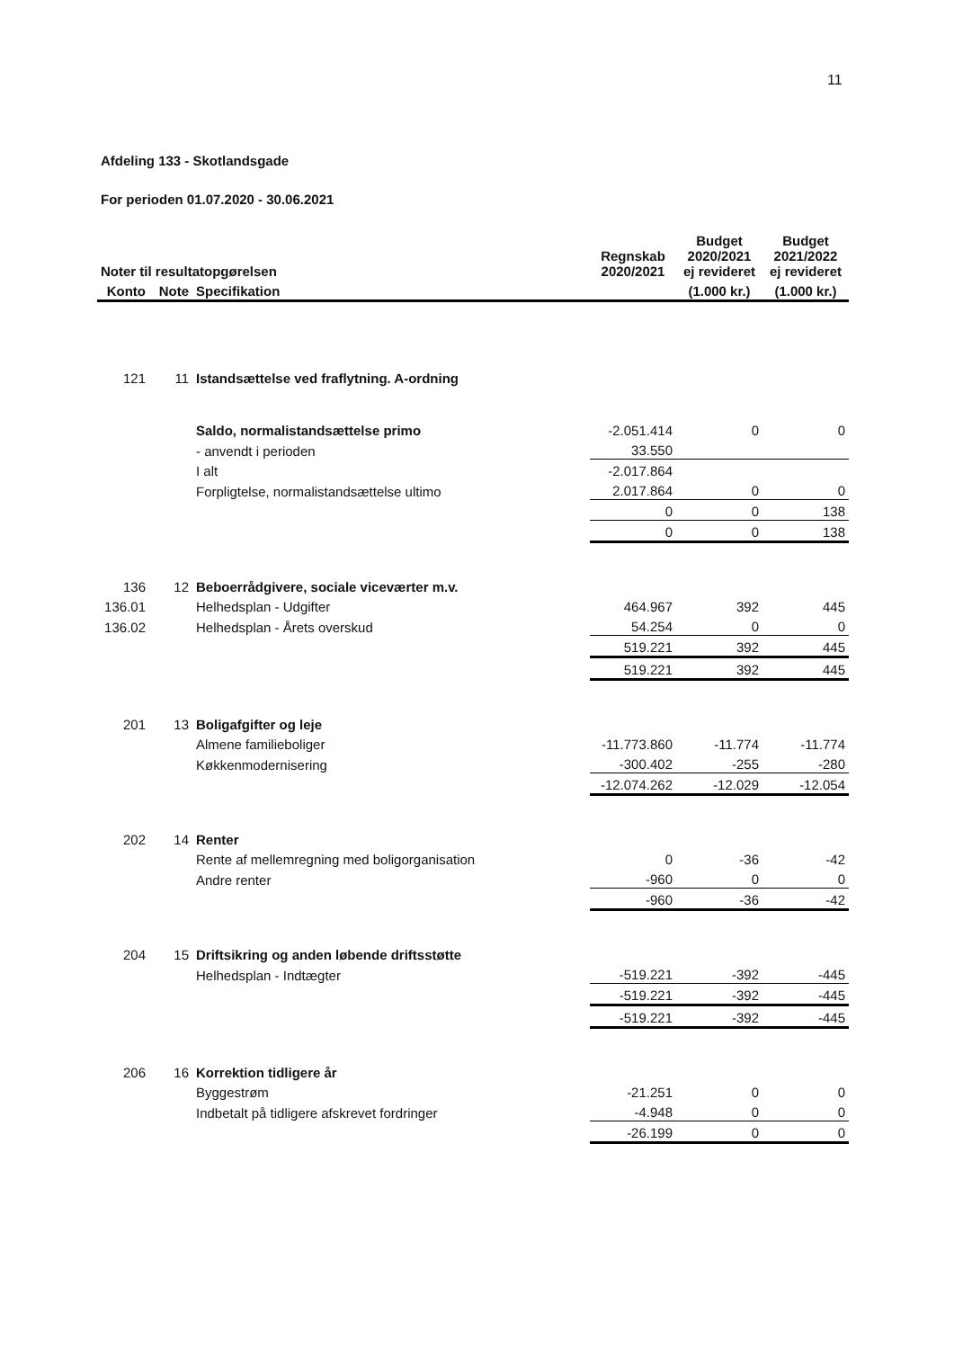11
Afdeling 133 - Skotlandsgade
For perioden 01.07.2020 - 30.06.2021
| Noter til resultatopgørelsen | | | Regnskab 2020/2021 | Budget 2020/2021 ej revideret | Budget 2021/2022 ej revideret |
| --- | --- | --- | --- | --- | --- |
| Konto | Note | Specifikation | | (1.000 kr.) | (1.000 kr.) |
| 121 | 11 | Istandsættelse ved fraflytning. A-ordning | | | |
| | | Saldo, normalistandsættelse primo | -2.051.414 | 0 | 0 |
| | | - anvendt i perioden | 33.550 | | |
| | | I alt | -2.017.864 | | |
| | | Forpligtelse, normalistandsættelse ultimo | 2.017.864 | 0 | 0 |
| | | | 0 | 0 | 138 |
| | | | 0 | 0 | 138 |
| 136 | 12 | Beboerrådgivere, sociale viceværter m.v. | | | |
| 136.01 | | Helhedsplan - Udgifter | 464.967 | 392 | 445 |
| 136.02 | | Helhedsplan - Årets overskud | 54.254 | 0 | 0 |
| | | | 519.221 | 392 | 445 |
| | | | 519.221 | 392 | 445 |
| 201 | 13 | Boligafgifter og leje | | | |
| | | Almene familieboliger | -11.773.860 | -11.774 | -11.774 |
| | | Køkkenmodernisering | -300.402 | -255 | -280 |
| | | | -12.074.262 | -12.029 | -12.054 |
| 202 | 14 | Renter | | | |
| | | Rente af mellemregning med boligorganisation | 0 | -36 | -42 |
| | | Andre renter | -960 | 0 | 0 |
| | | | -960 | -36 | -42 |
| 204 | 15 | Driftsikring og anden løbende driftsstøtte | | | |
| | | Helhedsplan - Indtægter | -519.221 | -392 | -445 |
| | | | -519.221 | -392 | -445 |
| | | | -519.221 | -392 | -445 |
| 206 | 16 | Korrektion tidligere år | | | |
| | | Byggestrøm | -21.251 | 0 | 0 |
| | | Indbetalt på tidligere afskrevet fordringer | -4.948 | 0 | 0 |
| | | | -26.199 | 0 | 0 |